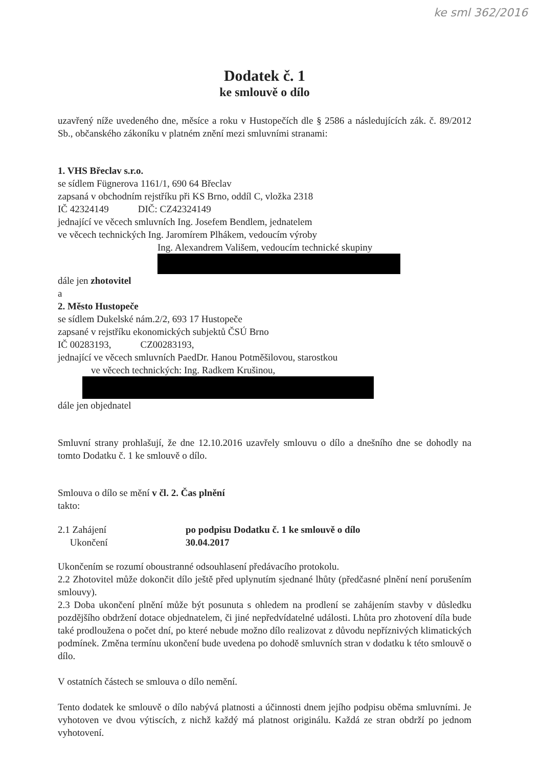ke sml 362/2016
Dodatek č. 1
ke smlouvě o dílo
uzavřený níže uvedeného dne, měsíce a roku v Hustopečích dle § 2586 a následujících zák. č. 89/2012 Sb., občanského zákoníku v platném znění mezi smluvními stranami:
1. VHS Břeclav s.r.o.
se sídlem Fügnerova 1161/1, 690 64 Břeclav
zapsaná v obchodním rejstříku při KS Brno, oddíl C, vložka 2318
IČ 42324149 DIČ: CZ42324149
jednající ve věcech smluvních Ing. Josefem Bendlem, jednatelem
ve věcech technických Ing. Jaromírem Plhákem, vedoucím výroby
Ing. Alexandrem Vališem, vedoucím technické skupiny
dále jen zhotovitel
a
2. Město Hustopeče
se sídlem Dukelské nám.2/2, 693 17 Hustopeče
zapsané v rejstříku ekonomických subjektů ČSÚ Brno
IČ 00283193, CZ00283193,
jednající ve věcech smluvních PaedDr. Hanou Potměšilovou, starostkou
ve věcech technických: Ing. Radkem Krušinou,
dále jen objednatel
Smluvní strany prohlašují, že dne 12.10.2016 uzavřely smlouvu o dílo a dnešního dne se dohodly na tomto Dodatku č. 1 ke smlouvě o dílo.
Smlouva o dílo se mění v čl. 2. Čas plnění
takto:
2.1 Zahájení po podpisu Dodatku č. 1 ke smlouvě o dílo
Ukončení 30.04.2017
Ukončením se rozumí oboustranné odsouhlasení předávacího protokolu.
2.2 Zhotovitel může dokončit dílo ještě před uplynutím sjednané lhůty (předčasné plnění není porušením smlouvy).
2.3 Doba ukončení plnění může být posunuta s ohledem na prodlení se zahájením stavby v důsledku pozdějšího obdržení dotace objednatelem, či jiné nepředvídatelné události. Lhůta pro zhotovení díla bude také prodloužena o počet dní, po které nebude možno dílo realizovat z důvodu nepříznivých klimatických podmínek. Změna termínu ukončení bude uvedena po dohodě smluvních stran v dodatku k této smlouvě o dílo.
V ostatních částech se smlouva o dílo nemění.
Tento dodatek ke smlouvě o dílo nabývá platnosti a účinnosti dnem jejího podpisu oběma smluvními. Je vyhotoven ve dvou výtiscích, z nichž každý má platnost originálu. Každá ze stran obdrží po jednom vyhotovení.